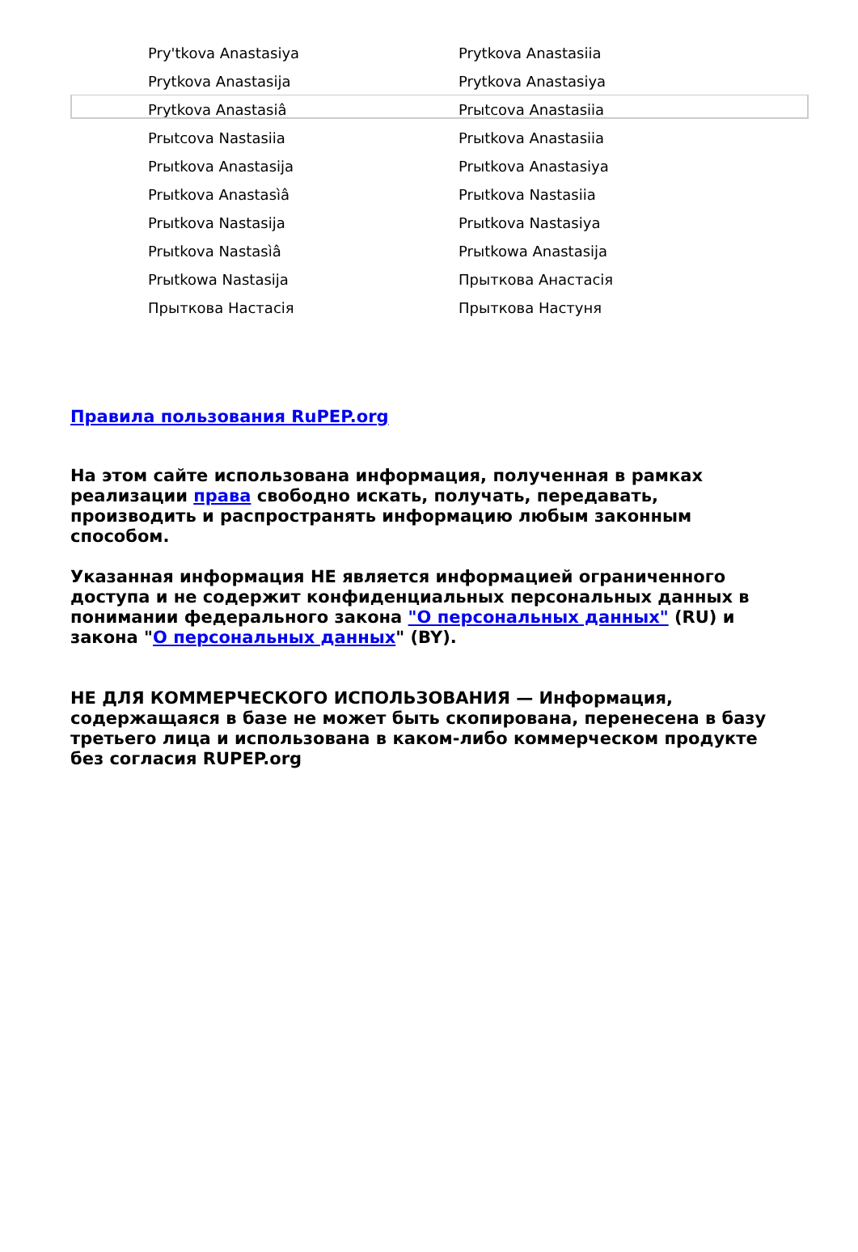| Pry'tkova Anastasiya | Prytkova Anastasiia |
| Prytkova Anastasija | Prytkova Anastasiya |
| Prytkova Anastasiâ | Prыtcova Anastasiia |
| Prыtcova Nastasiia | Prыtkova Anastasiia |
| Prыtkova Anastasija | Prыtkova Anastasiya |
| Prыtkova Anastasìâ | Prыtkova Nastasiia |
| Prыtkova Nastasija | Prыtkova Nastasiya |
| Prыtkova Nastasìâ | Prыtkowa Anastasija |
| Prыtkowa Nastasija | Прыткова Анастасія |
| Прыткова Настасія | Прыткова Настуня |
Правила пользования RuPEP.org
На этом сайте использована информация, полученная в рамках реализации права свободно искать, получать, передавать, производить и распространять информацию любым законным способом.
Указанная информация НЕ является информацией ограниченного доступа и не содержит конфиденциальных персональных данных в понимании федерального закона "О персональных данных" (RU) и закона "О персональных данных" (BY).
НЕ ДЛЯ КОММЕРЧЕСКОГО ИСПОЛЬЗОВАНИЯ — Информация, содержащаяся в базе не может быть скопирована, перенесена в базу третьего лица и использована в каком-либо коммерческом продукте без согласия RUPEP.org